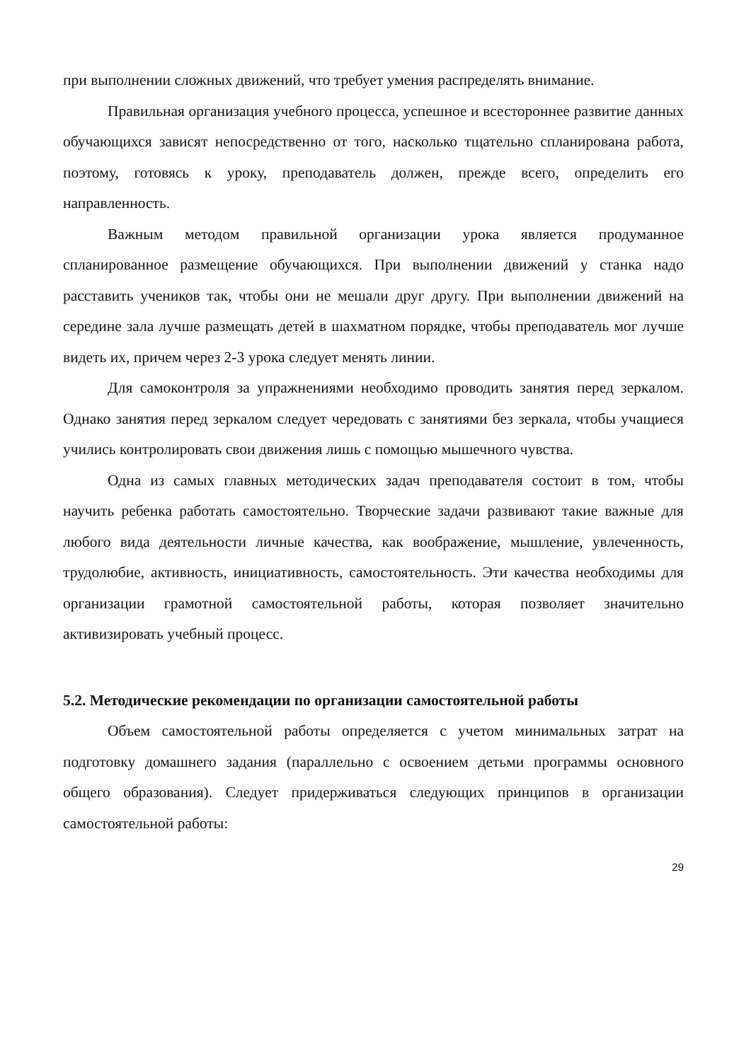при выполнении сложных движений, что требует умения распределять внимание.
Правильная организация учебного процесса, успешное и всестороннее развитие данных обучающихся зависят непосредственно от того, насколько тщательно спланирована работа, поэтому, готовясь к уроку, преподаватель должен, прежде всего, определить его направленность.
Важным методом правильной организации урока является продуманное спланированное размещение обучающихся. При выполнении движений у станка надо расставить учеников так, чтобы они не мешали друг другу. При выполнении движений на середине зала лучше размещать детей в шахматном порядке, чтобы преподаватель мог лучше видеть их, причем через 2-3 урока следует менять линии.
Для самоконтроля за упражнениями необходимо проводить занятия перед зеркалом. Однако занятия перед зеркалом следует чередовать с занятиями без зеркала, чтобы учащиеся учились контролировать свои движения лишь с помощью мышечного чувства.
Одна из самых главных методических задач преподавателя состоит в том, чтобы научить ребенка работать самостоятельно. Творческие задачи развивают такие важные для любого вида деятельности личные качества, как воображение, мышление, увлеченность, трудолюбие, активность, инициативность, самостоятельность. Эти качества необходимы для организации грамотной самостоятельной работы, которая позволяет значительно активизировать учебный процесс.
5.2. Методические рекомендации по организации самостоятельной работы
Объем самостоятельной работы определяется с учетом минимальных затрат на подготовку домашнего задания (параллельно с освоением детьми программы основного общего образования). Следует придерживаться следующих принципов в организации самостоятельной работы:
29